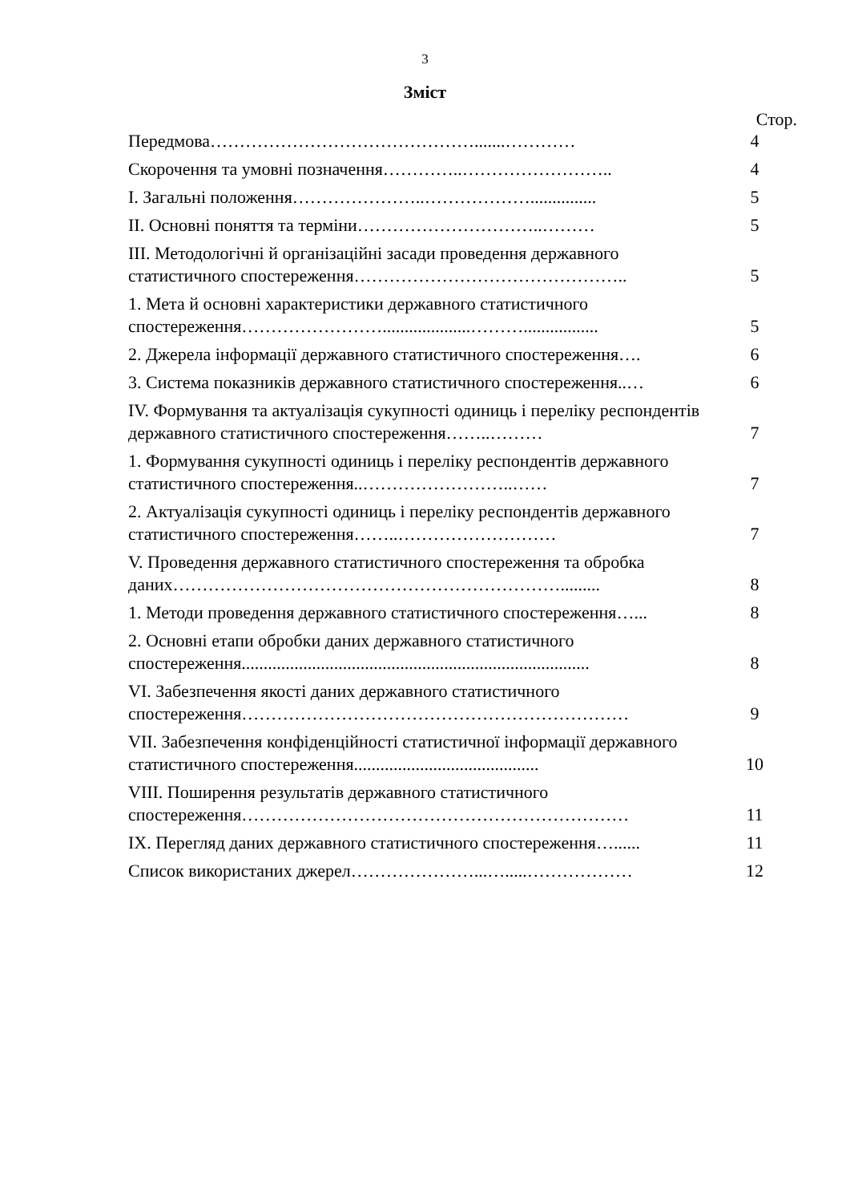3
Зміст
Стор.
| Передмова……………………………………….......………… | 4 |
| Скорочення та умовні позначення…………..…………………….. | 4 |
| І. Загальні положення…………………..………………............... | 5 |
| ІІ. Основні поняття та терміни…………………………..……… | 5 |
| ІІІ. Методологічні й організаційні засади проведення державного статистичного спостереження……………………………………….. | 5 |
| 1. Мета й основні характеристики державного статистичного спостереження……………………....................………................. | 5 |
| 2. Джерела інформації державного статистичного спостереження…. | 6 |
| 3. Система показників державного статистичного спостереження..… | 6 |
| ІV. Формування та актуалізація сукупності одиниць і переліку респондентів державного статистичного спостереження……..……… | 7 |
| 1. Формування сукупності одиниць і переліку респондентів державного статистичного спостереження..……………………..…… | 7 |
| 2. Актуалізація сукупності одиниць і переліку респондентів державного статистичного спостереження……..……………………… | 7 |
| V. Проведення державного статистичного спостереження та обробка даних…………………………………………………………......... | 8 |
| 1. Методи проведення державного статистичного спостереження…... | 8 |
| 2. Основні етапи обробки даних державного статистичного спостереження............................................................................... | 8 |
| VІ. Забезпечення якості даних державного статистичного спостереження………………………………………………………… | 9 |
| VІІ. Забезпечення конфіденційності статистичної інформації державного статистичного спостереження.......................................... | 10 |
| VІІІ. Поширення результатів державного статистичного спостереження………………………………………………………… | 11 |
| ІХ. Перегляд даних державного статистичного спостереження…...... | 11 |
| Список використаних джерел…………………...….....……………… | 12 |